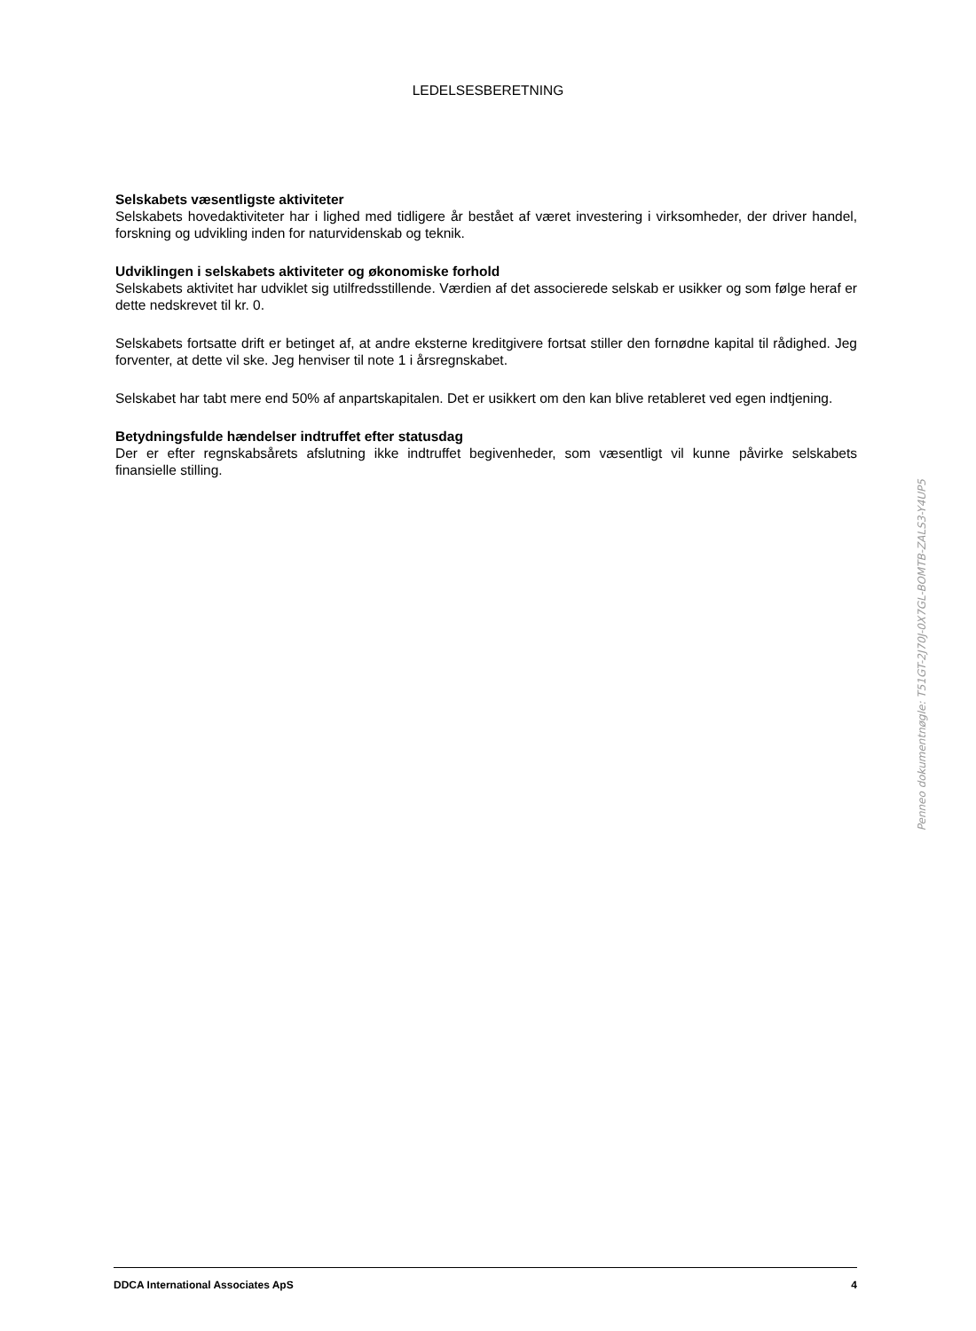LEDELSESBERETNING
Selskabets væsentligste aktiviteter
Selskabets hovedaktiviteter har i lighed med tidligere år bestået af været investering i virksomheder, der driver handel, forskning og udvikling inden for naturvidenskab og teknik.
Udviklingen i selskabets aktiviteter og økonomiske forhold
Selskabets aktivitet har udviklet sig utilfredsstillende. Værdien af det associerede selskab er usikker og som følge heraf er dette nedskrevet til kr. 0.
Selskabets fortsatte drift er betinget af, at andre eksterne kreditgivere fortsat stiller den fornødne kapital til rådighed. Jeg forventer, at dette vil ske. Jeg henviser til note 1 i årsregnskabet.
Selskabet har tabt mere end 50% af anpartskapitalen. Det er usikkert om den kan blive retableret ved egen indtjening.
Betydningsfulde hændelser indtruffet efter statusdag
Der er efter regnskabsårets afslutning ikke indtruffet begivenheder, som væsentligt vil kunne påvirke selskabets finansielle stilling.
Penneo dokumentnøgle: T51GT-2J70J-0X7GL-BOMTB-ZALS3-Y4UP5
DDCA International Associates ApS 4